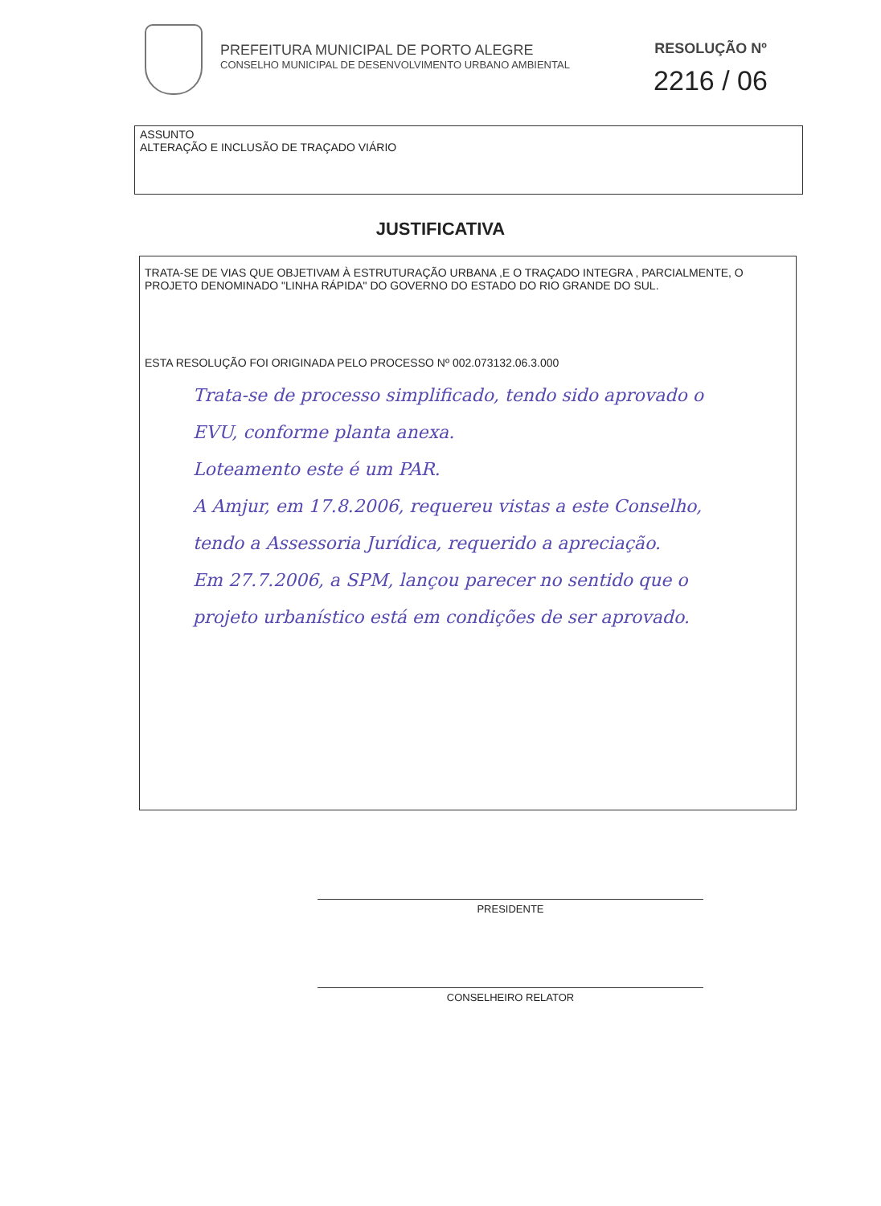PREFEITURA MUNICIPAL DE PORTO ALEGRE
CONSELHO MUNICIPAL DE DESENVOLVIMENTO URBANO AMBIENTAL
RESOLUÇÃO Nº
2216 / 06
ASSUNTO
ALTERAÇÃO E INCLUSÃO DE TRAÇADO VIÁRIO
JUSTIFICATIVA
TRATA-SE DE VIAS QUE OBJETIVAM À ESTRUTURAÇÃO URBANA ,E O TRAÇADO INTEGRA , PARCIALMENTE, O PROJETO DENOMINADO "LINHA RÁPIDA" DO GOVERNO DO ESTADO DO RIO GRANDE DO SUL.
ESTA RESOLUÇÃO FOI ORIGINADA PELO PROCESSO Nº 002.073132.06.3.000
Trata-se de processo simplificado, tendo sido aprovado o EVU, conforme planta anexa.
Loteamento este é um PAR.
A Amjur, em 17.8.2006, requereu vistas a este Conselho, tendo a Assessoria Jurídica, requerido a apreciação.
Em 27.7.2006, a SPM, lançou parecer no sentido que o projeto urbanístico está em condições de ser aprovado.
PRESIDENTE
CONSELHEIRO RELATOR